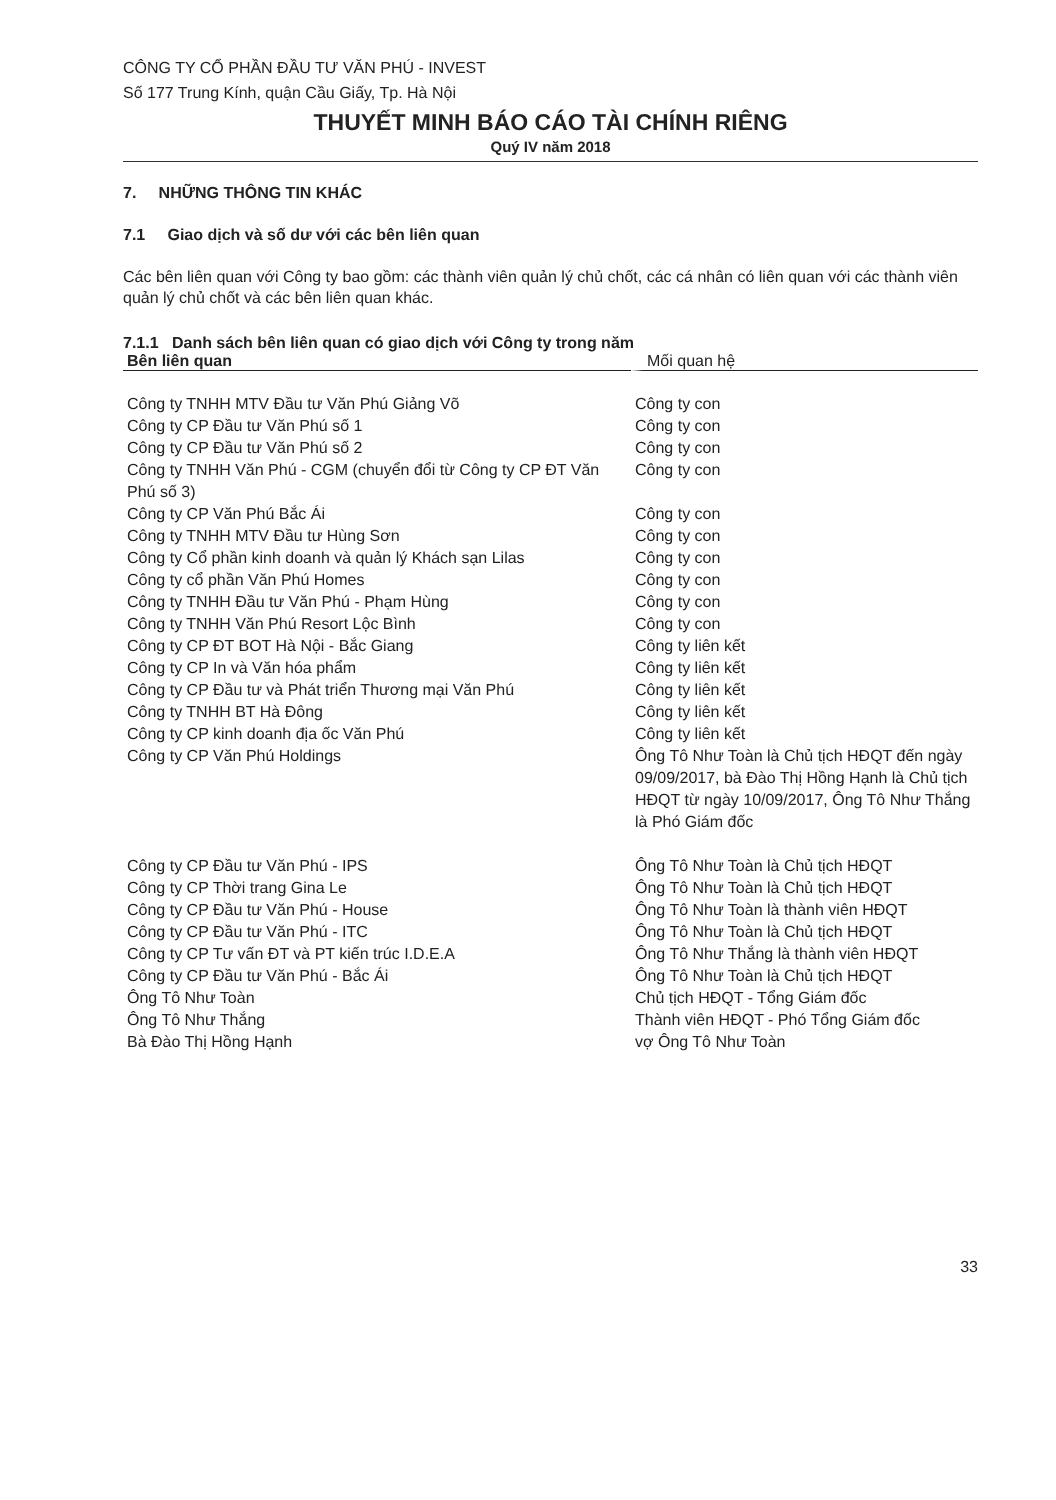CÔNG TY CỔ PHẦN ĐẦU TƯ VĂN PHÚ - INVEST
Số 177 Trung Kính, quận Cầu Giấy, Tp. Hà Nội
THUYẾT MINH BÁO CÁO TÀI CHÍNH RIÊNG
Quý IV năm 2018
7. NHỮNG THÔNG TIN KHÁC
7.1 Giao dịch và số dư với các bên liên quan
Các bên liên quan với Công ty bao gồm: các thành viên quản lý chủ chốt, các cá nhân có liên quan với các thành viên quản lý chủ chốt và các bên liên quan khác.
7.1.1 Danh sách bên liên quan có giao dịch với Công ty trong năm
| Bên liên quan | Mối quan hệ |
| --- | --- |
| Công ty TNHH MTV Đầu tư Văn Phú Giảng Võ | Công ty con |
| Công ty CP Đầu tư Văn Phú số 1 | Công ty con |
| Công ty CP Đầu tư Văn Phú số 2 | Công ty con |
| Công ty TNHH Văn Phú - CGM (chuyển đổi từ Công ty CP ĐT Văn Phú số 3) | Công ty con |
| Công ty CP Văn Phú Bắc Ái | Công ty con |
| Công ty TNHH MTV Đầu tư Hùng Sơn | Công ty con |
| Công ty Cổ phần kinh doanh và quản lý Khách sạn Lilas | Công ty con |
| Công ty cổ phần Văn Phú Homes | Công ty con |
| Công ty TNHH Đầu tư Văn Phú - Phạm Hùng | Công ty con |
| Công ty TNHH Văn Phú Resort Lộc Bình | Công ty con |
| Công ty CP ĐT BOT Hà Nội - Bắc Giang | Công ty liên kết |
| Công ty CP In và Văn hóa phẩm | Công ty liên kết |
| Công ty CP Đầu tư và Phát triển Thương mại Văn Phú | Công ty liên kết |
| Công ty TNHH BT Hà Đông | Công ty liên kết |
| Công ty CP kinh doanh địa ốc Văn Phú | Công ty liên kết |
| Công ty CP Văn Phú Holdings | Ông Tô Như Toàn là Chủ tịch HĐQT đến ngày 09/09/2017, bà Đào Thị Hồng Hạnh là Chủ tịch HĐQT từ ngày 10/09/2017, Ông Tô Như Thắng là Phó Giám đốc |
| Công ty CP Đầu tư Văn Phú - IPS | Ông Tô Như Toàn là Chủ tịch HĐQT |
| Công ty CP Thời trang Gina Le | Ông Tô Như Toàn là Chủ tịch HĐQT |
| Công ty CP Đầu tư Văn Phú - House | Ông Tô Như Toàn là thành viên HĐQT |
| Công ty CP Đầu tư Văn Phú - ITC | Ông Tô Như Toàn là Chủ tịch HĐQT |
| Công ty CP Tư vấn ĐT và PT kiến trúc I.D.E.A | Ông Tô Như Thắng là thành viên HĐQT |
| Công ty CP Đầu tư Văn Phú - Bắc Ái | Ông Tô Như Toàn là Chủ tịch HĐQT |
| Ông Tô Như Toàn | Chủ tịch HĐQT - Tổng Giám đốc |
| Ông Tô Như Thắng | Thành viên HĐQT - Phó Tổng Giám đốc |
| Bà Đào Thị Hồng Hạnh | vợ Ông Tô Như Toàn |
33